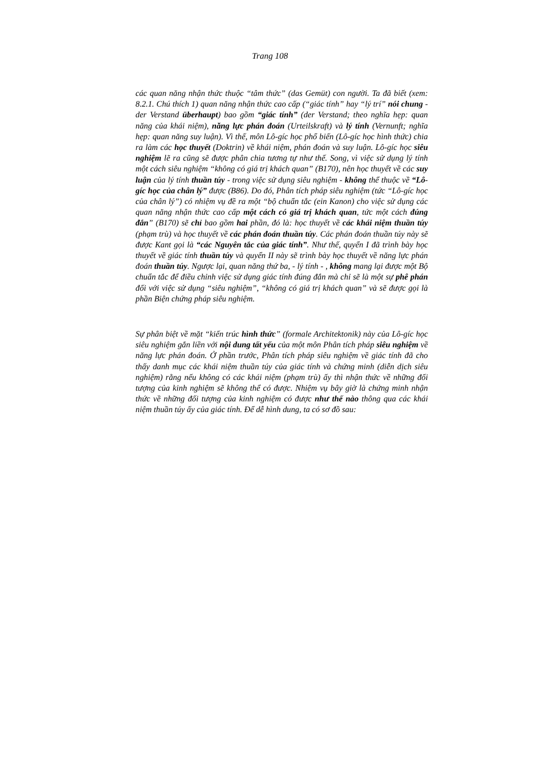Trang 108
các quan năng nhận thức thuộc “tâm thức” (das Gemüt) con người. Ta đã biết (xem: 8.2.1. Chú thích 1) quan năng nhận thức cao cấp (“giác tính” hay “lý trí” nói chung - der Verstand überhaupt) bao gồm “giác tính” (der Verstand; theo nghĩa hẹp: quan năng của khái niệm), năng lực phán đoán (Urteilskraft) và lý tính (Vernunft; nghĩa hẹp: quan năng suy luận). Vì thế, môn Lô-gíc học phổ biến (Lô-gíc học hình thức) chia ra làm các học thuyết (Doktrin) về khái niệm, phán đoán và suy luận. Lô-gíc học siêu nghiệm lẽ ra cũng sẽ được phân chia tương tự như thế. Song, vì việc sử dụng lý tính một cách siêu nghiệm “không có giá trị khách quan” (B170), nên học thuyết về các suy luận của lý tính thuần túy - trong việc sử dụng siêu nghiệm - không thể thuộc về “Lô-gíc học của chân lý” được (B86). Do đó, Phân tích pháp siêu nghiệm (tức “Lô-gíc học của chân lý”) có nhiệm vụ đề ra một “bộ chuẩn tắc (ein Kanon) cho việc sử dụng các quan năng nhận thức cao cấp một cách có giá trị khách quan, tức một cách đúng đắn” (B170) sẽ chỉ bao gồm hai phần, đó là: học thuyết về các khái niệm thuần túy (phạm trù) và học thuyết về các phán đoán thuần túy. Các phán đoán thuần túy này sẽ được Kant gọi là “các Nguyên tắc của giác tính”. Như thế, quyển I đã trình bày học thuyết về giác tính thuần túy và quyển II này sẽ trình bày học thuyết về năng lực phán đoán thuần túy. Ngược lại, quan năng thứ ba, - lý tính - , không mang lại được một Bộ chuẩn tắc để điều chỉnh việc sử dụng giác tính đúng đắn mà chỉ sẽ là một sự phê phán đối với việc sử dụng “siêu nghiệm”, “không có giá trị khách quan” và sẽ được gọi là phần Biện chứng pháp siêu nghiệm.
Sự phân biệt về mặt “kiến trúc hình thức” (formale Architektonik) này của Lô-gíc học siêu nghiệm gắn liền với nội dung tất yếu của một môn Phân tích pháp siêu nghiệm về năng lực phán đoán. Ở phần trước, Phân tích pháp siêu nghiệm về giác tính đã cho thấy danh mục các khái niệm thuần túy của giác tính và chứng minh (diễn dịch siêu nghiệm) rằng nếu không có các khái niệm (phạm trù) ấy thì nhận thức về những đối tượng của kinh nghiệm sẽ không thể có được. Nhiệm vụ bây giờ là chứng minh nhận thức về những đối tượng của kinh nghiệm có được như thế nào thông qua các khái niệm thuần túy ấy của giác tính. Để dễ hình dung, ta có sơ đồ sau: